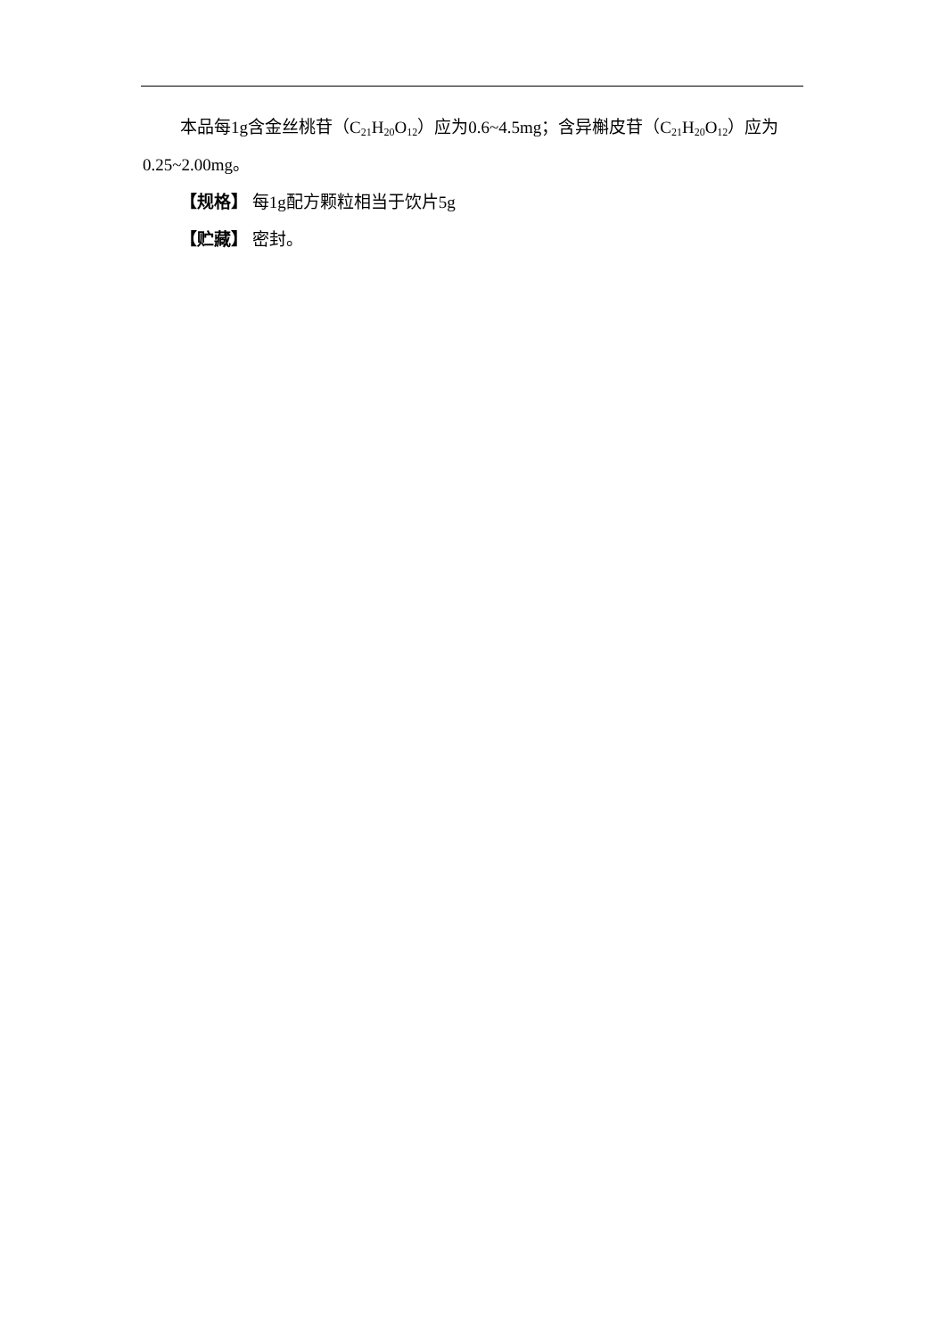本品每1g含金丝桃苷（C<sub>21</sub>H<sub>20</sub>O<sub>12</sub>）应为0.6~4.5mg；含异槲皮苷（C<sub>21</sub>H<sub>20</sub>O<sub>12</sub>）应为0.25~2.00mg。
【规格】 每1g配方颗粒相当于饮片5g
【贮藏】 密封。